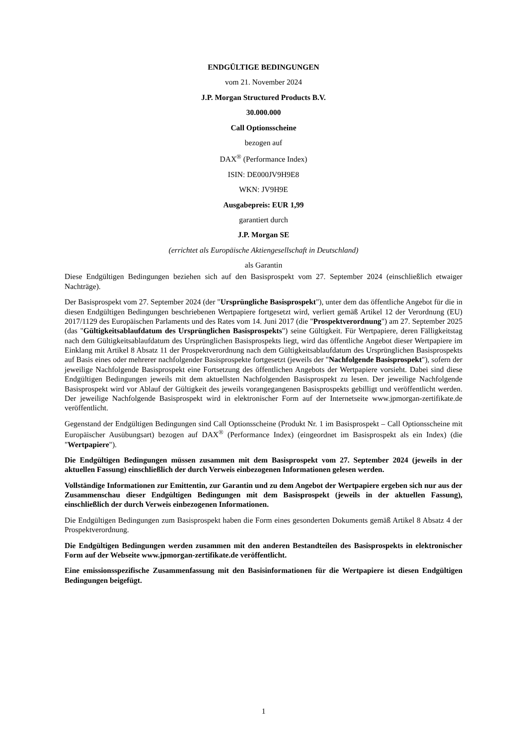ENDGÜLTIGE BEDINGUNGEN
vom 21. November 2024
J.P. Morgan Structured Products B.V.
30.000.000
Call Optionsscheine
bezogen auf
DAX<sup>®</sup> (Performance Index)
ISIN: DE000JV9H9E8
WKN: JV9H9E
Ausgabepreis: EUR 1,99
garantiert durch
J.P. Morgan SE
(errichtet als Europäische Aktiengesellschaft in Deutschland)
als Garantin
Diese Endgültigen Bedingungen beziehen sich auf den Basisprospekt vom 27. September 2024 (einschließlich etwaiger Nachträge).
Der Basisprospekt vom 27. September 2024 (der "Ursprüngliche Basisprospekt"), unter dem das öffentliche Angebot für die in diesen Endgültigen Bedingungen beschriebenen Wertpapiere fortgesetzt wird, verliert gemäß Artikel 12 der Verordnung (EU) 2017/1129 des Europäischen Parlaments und des Rates vom 14. Juni 2017 (die "Prospektverordnung") am 27. September 2025 (das "Gültigkeitsablaufdatum des Ursprünglichen Basisprospekts") seine Gültigkeit. Für Wertpapiere, deren Fälligkeitstag nach dem Gültigkeitsablaufdatum des Ursprünglichen Basisprospekts liegt, wird das öffentliche Angebot dieser Wertpapiere im Einklang mit Artikel 8 Absatz 11 der Prospektverordnung nach dem Gültigkeitsablaufdatum des Ursprünglichen Basisprospekts auf Basis eines oder mehrerer nachfolgender Basisprospekte fortgesetzt (jeweils der "Nachfolgende Basisprospekt"), sofern der jeweilige Nachfolgende Basisprospekt eine Fortsetzung des öffentlichen Angebots der Wertpapiere vorsieht. Dabei sind diese Endgültigen Bedingungen jeweils mit dem aktuellsten Nachfolgenden Basisprospekt zu lesen. Der jeweilige Nachfolgende Basisprospekt wird vor Ablauf der Gültigkeit des jeweils vorangegangenen Basisprospekts gebilligt und veröffentlicht werden. Der jeweilige Nachfolgende Basisprospekt wird in elektronischer Form auf der Internetseite www.jpmorgan-zertifikate.de veröffentlicht.
Gegenstand der Endgültigen Bedingungen sind Call Optionsscheine (Produkt Nr. 1 im Basisprospekt – Call Optionsscheine mit Europäischer Ausübungsart) bezogen auf DAX<sup>®</sup> (Performance Index) (eingeordnet im Basisprospekt als ein Index) (die "Wertpapiere").
Die Endgültigen Bedingungen müssen zusammen mit dem Basisprospekt vom 27. September 2024 (jeweils in der aktuellen Fassung) einschließlich der durch Verweis einbezogenen Informationen gelesen werden.
Vollständige Informationen zur Emittentin, zur Garantin und zu dem Angebot der Wertpapiere ergeben sich nur aus der Zusammenschau dieser Endgültigen Bedingungen mit dem Basisprospekt (jeweils in der aktuellen Fassung), einschließlich der durch Verweis einbezogenen Informationen.
Die Endgültigen Bedingungen zum Basisprospekt haben die Form eines gesonderten Dokuments gemäß Artikel 8 Absatz 4 der Prospektverordnung.
Die Endgültigen Bedingungen werden zusammen mit den anderen Bestandteilen des Basisprospekts in elektronischer Form auf der Webseite www.jpmorgan-zertifikate.de veröffentlicht.
Eine emissionsspezifische Zusammenfassung mit den Basisinformationen für die Wertpapiere ist diesen Endgültigen Bedingungen beigefügt.
1